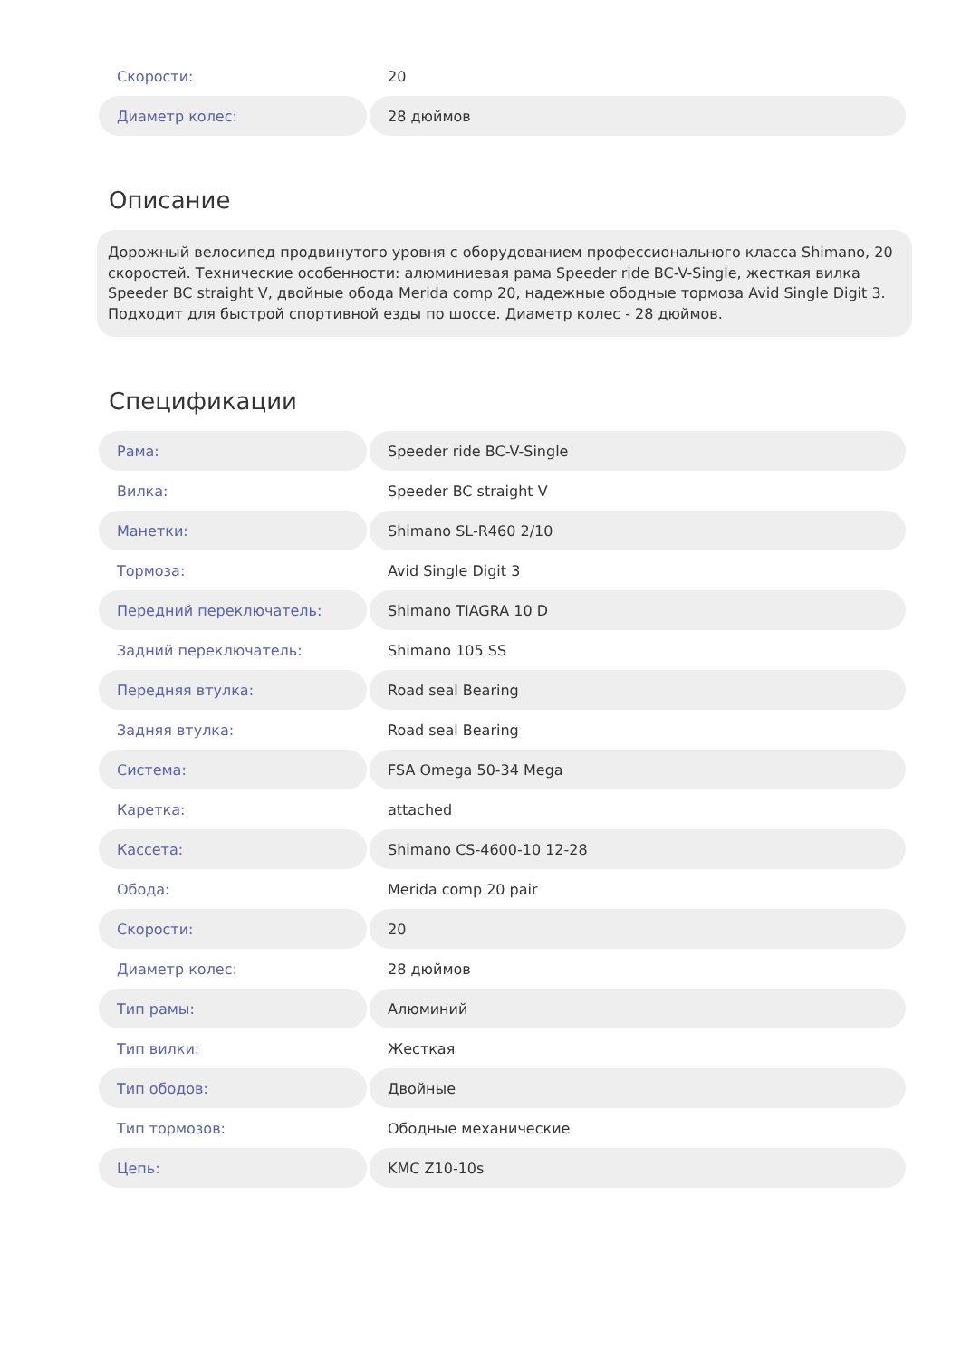| Скорости: | 20 |
| Диаметр колес: | 28 дюймов |
Описание
Дорожный велосипед продвинутого уровня с оборудованием профессионального класса Shimano, 20 скоростей. Технические особенности: алюминиевая рама Speeder ride BC-V-Single, жесткая вилка Speeder BC straight V, двойные обода Merida comp 20, надежные ободные тормоза Avid Single Digit 3. Подходит для быстрой спортивной езды по шоссе. Диаметр колес - 28 дюймов.
Спецификации
| Рама: | Speeder ride BC-V-Single |
| Вилка: | Speeder BC straight V |
| Манетки: | Shimano SL-R460 2/10 |
| Тормоза: | Avid Single Digit 3 |
| Передний переключатель: | Shimano TIAGRA 10 D |
| Задний переключатель: | Shimano 105 SS |
| Передняя втулка: | Road seal Bearing |
| Задняя втулка: | Road seal Bearing |
| Система: | FSA Omega 50-34 Mega |
| Каретка: | attached |
| Кассета: | Shimano CS-4600-10 12-28 |
| Обода: | Merida comp 20 pair |
| Скорости: | 20 |
| Диаметр колес: | 28 дюймов |
| Тип рамы: | Алюминий |
| Тип вилки: | Жесткая |
| Тип ободов: | Двойные |
| Тип тормозов: | Ободные механические |
| Цепь: | KMC Z10-10s |